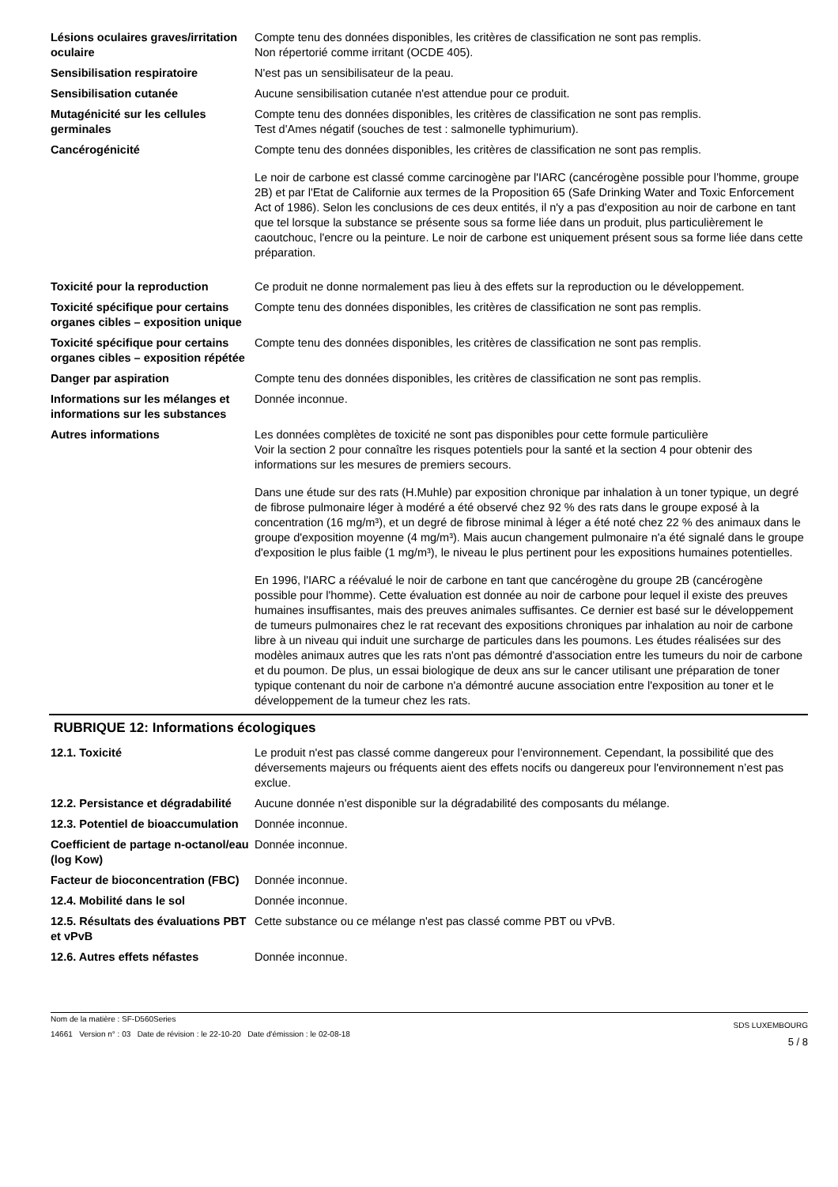Lésions oculaires graves/irritation oculaire
Compte tenu des données disponibles, les critères de classification ne sont pas remplis.
Non répertorié comme irritant (OCDE 405).
Sensibilisation respiratoire N'est pas un sensibilisateur de la peau.
Sensibilisation cutanée Aucune sensibilisation cutanée n'est attendue pour ce produit.
Mutagénicité sur les cellules germinales
Compte tenu des données disponibles, les critères de classification ne sont pas remplis.
Test d'Ames négatif (souches de test : salmonelle typhimurium).
Cancérogénicité Compte tenu des données disponibles, les critères de classification ne sont pas remplis.
Le noir de carbone est classé comme carcinogène par l'IARC (cancérogène possible pour l’homme, groupe 2B) et par l'Etat de Californie aux termes de la Proposition 65 (Safe Drinking Water and Toxic Enforcement Act of 1986). Selon les conclusions de ces deux entités, il n'y a pas d'exposition au noir de carbone en tant que tel lorsque la substance se présente sous sa forme liée dans un produit, plus particulièrement le caoutchouc, l'encre ou la peinture. Le noir de carbone est uniquement présent sous sa forme liée dans cette préparation.
Toxicité pour la reproduction Ce produit ne donne normalement pas lieu à des effets sur la reproduction ou le développement.
Toxicité spécifique pour certains organes cibles – exposition unique
Compte tenu des données disponibles, les critères de classification ne sont pas remplis.
Toxicité spécifique pour certains organes cibles – exposition répétée
Compte tenu des données disponibles, les critères de classification ne sont pas remplis.
Danger par aspiration Compte tenu des données disponibles, les critères de classification ne sont pas remplis.
Informations sur les mélanges et informations sur les substances
Donnée inconnue.
Autres informations Les données complètes de toxicité ne sont pas disponibles pour cette formule particulière
Voir la section 2 pour connaître les risques potentiels pour la santé et la section 4 pour obtenir des informations sur les mesures de premiers secours.
Dans une étude sur des rats (H.Muhle) par exposition chronique par inhalation à un toner typique, un degré de fibrose pulmonaire léger à modéré a été observé chez 92 % des rats dans le groupe exposé à la concentration (16 mg/m³), et un degré de fibrose minimal à léger a été noté chez 22 % des animaux dans le groupe d'exposition moyenne (4 mg/m³). Mais aucun changement pulmonaire n'a été signalé dans le groupe d'exposition le plus faible (1 mg/m³), le niveau le plus pertinent pour les expositions humaines potentielles.
En 1996, l'IARC a réévalué le noir de carbone en tant que cancérogène du groupe 2B (cancérogène possible pour l'homme). Cette évaluation est donnée au noir de carbone pour lequel il existe des preuves humaines insuffisantes, mais des preuves animales suffisantes. Ce dernier est basé sur le développement de tumeurs pulmonaires chez le rat recevant des expositions chroniques par inhalation au noir de carbone libre à un niveau qui induit une surcharge de particules dans les poumons. Les études réalisées sur des modèles animaux autres que les rats n'ont pas démontré d'association entre les tumeurs du noir de carbone et du poumon. De plus, un essai biologique de deux ans sur le cancer utilisant une préparation de toner typique contenant du noir de carbone n'a démontré aucune association entre l'exposition au toner et le développement de la tumeur chez les rats.
RUBRIQUE 12: Informations écologiques
12.1. Toxicité Le produit n'est pas classé comme dangereux pour l’environnement. Cependant, la possibilité que des déversements majeurs ou fréquents aient des effets nocifs ou dangereux pour l'environnement n’est pas exclue.
12.2. Persistance et dégradabilité
Aucune donnée n'est disponible sur la dégradabilité des composants du mélange.
12.3. Potentiel de bioaccumulation
Donnée inconnue.
Coefficient de partage n-octanol/eau (log Kow)
Donnée inconnue.
Facteur de bioconcentration (FBC)
Donnée inconnue.
12.4. Mobilité dans le sol Donnée inconnue.
12.5. Résultats des évaluations PBT et vPvB
Cette substance ou ce mélange n'est pas classé comme PBT ou vPvB.
12.6. Autres effets néfastes Donnée inconnue.
Nom de la matière : SF-D560Series
14661 Version n° : 03 Date de révision : le 22-10-20 Date d'émission : le 02-08-18
SDS LUXEMBOURG
5 / 8